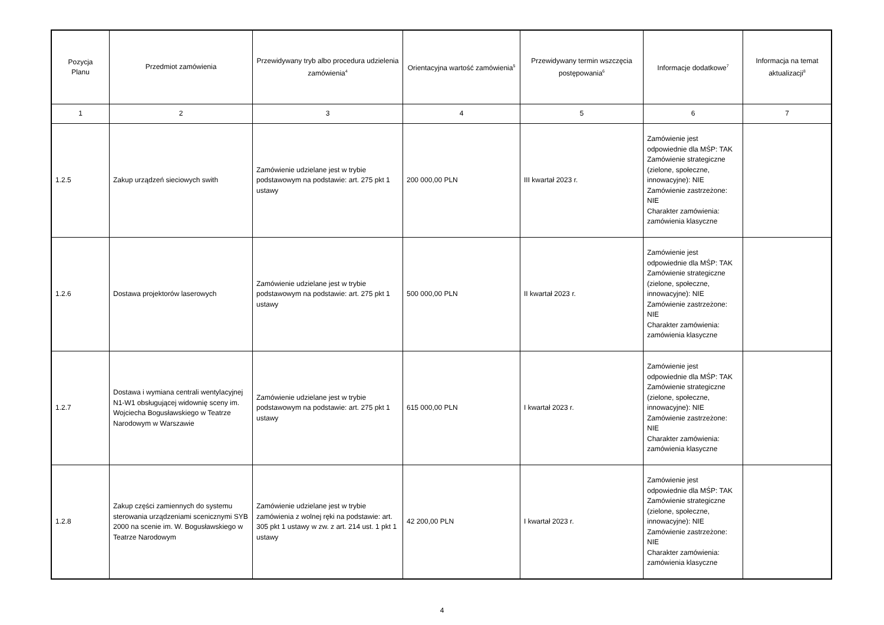| Pozycja Planu | Przedmiot zamówienia | Przewidywany tryb albo procedura udzielenia zamówienia<sup>4</sup> | Orientacyjna wartość zamówienia<sup>5</sup> | Przewidywany termin wszczęcia postępowania<sup>6</sup> | Informacje dodatkowe<sup>7</sup> | Informacja na temat aktualizacji<sup>8</sup> |
| --- | --- | --- | --- | --- | --- | --- |
| 1 | 2 | 3 | 4 | 5 | 6 | 7 |
| 1.2.5 | Zakup urządzeń sieciowych swith | Zamówienie udzielane jest w trybie podstawowym na podstawie: art. 275 pkt 1 ustawy | 200 000,00 PLN | III kwartał 2023 r. | Zamówienie jest odpowiednie dla MŚP: TAK Zamówienie strategiczne (zielone, społeczne, innowacyjne): NIE Zamówienie zastrzeżone: NIE Charakter zamówienia: zamówienia klasyczne | |
| 1.2.6 | Dostawa projektorów laserowych | Zamówienie udzielane jest w trybie podstawowym na podstawie: art. 275 pkt 1 ustawy | 500 000,00 PLN | II kwartał 2023 r. | Zamówienie jest odpowiednie dla MŚP: TAK Zamówienie strategiczne (zielone, społeczne, innowacyjne): NIE Zamówienie zastrzeżone: NIE Charakter zamówienia: zamówienia klasyczne | |
| 1.2.7 | Dostawa i wymiana centrali wentylacyjnej N1-W1 obsługującej widownię sceny im. Wojciecha Bogusławskiego w Teatrze Narodowym w Warszawie | Zamówienie udzielane jest w trybie podstawowym na podstawie: art. 275 pkt 1 ustawy | 615 000,00 PLN | I kwartał 2023 r. | Zamówienie jest odpowiednie dla MŚP: TAK Zamówienie strategiczne (zielone, społeczne, innowacyjne): NIE Zamówienie zastrzeżone: NIE Charakter zamówienia: zamówienia klasyczne | |
| 1.2.8 | Zakup części zamiennych do systemu sterowania urządzeniami scenicznymi SYB 2000 na scenie im. W. Bogusławskiego w Teatrze Narodowym | Zamówienie udzielane jest w trybie zamówienia z wolnej ręki na podstawie: art. 305 pkt 1 ustawy w zw. z art. 214 ust. 1 pkt 1 ustawy | 42 200,00 PLN | I kwartał 2023 r. | Zamówienie jest odpowiednie dla MŚP: TAK Zamówienie strategiczne (zielone, społeczne, innowacyjne): NIE Zamówienie zastrzeżone: NIE Charakter zamówienia: zamówienia klasyczne | |
4